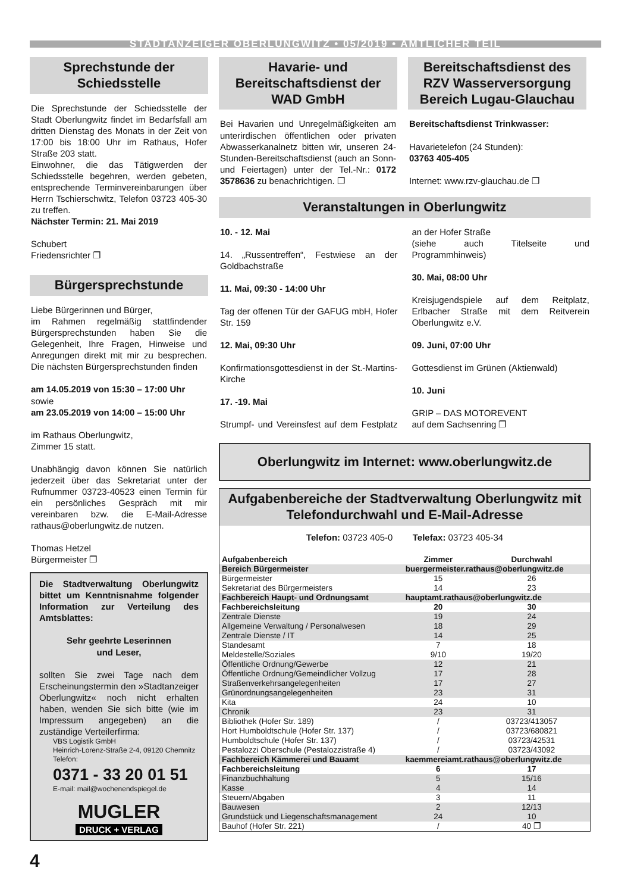STADTANZEIGER OBERLUNGWITZ • 05/2019 • AMTLICHER TEIL
Sprechstunde der Schiedsstelle
Die Sprechstunde der Schiedsstelle der Stadt Oberlungwitz findet im Bedarfsfall am dritten Dienstag des Monats in der Zeit von 17:00 bis 18:00 Uhr im Rathaus, Hofer Straße 203 statt.
Einwohner, die das Tätigwerden der Schiedsstelle begehren, werden gebeten, entsprechende Terminvereinbarungen über Herrn Tschierschwitz, Telefon 03723 405-30 zu treffen.
Nächster Termin: 21. Mai 2019
Schubert
Friedensrichter ❐
Bürgersprechstunde
Liebe Bürgerinnen und Bürger,
im Rahmen regelmäßig stattfindender Bürgersprechstunden haben Sie die Gelegenheit, Ihre Fragen, Hinweise und Anregungen direkt mit mir zu besprechen. Die nächsten Bürgersprechstunden finden
am 14.05.2019 von 15:30 – 17:00 Uhr
sowie
am 23.05.2019 von 14:00 – 15:00 Uhr
im Rathaus Oberlungwitz,
Zimmer 15 statt.
Unabhängig davon können Sie natürlich jederzeit über das Sekretariat unter der Rufnummer 03723-40523 einen Termin für ein persönliches Gespräch mit mir vereinbaren bzw. die E-Mail-Adresse rathaus@oberlungwitz.de nutzen.
Thomas Hetzel
Bürgermeister ❐
Die Stadtverwaltung Oberlungwitz bittet um Kenntnisnahme folgender Information zur Verteilung des Amtsblattes:
Sehr geehrte Leserinnen
und Leser,
sollten Sie zwei Tage nach dem Erscheinungstermin den »Stadtanzeiger Oberlungwitz« noch nicht erhalten haben, wenden Sie sich bitte (wie im Impressum angegeben) an die zuständige Verteilerfirma:
VBS Logistik GmbH
Heinrich-Lorenz-Straße 2-4, 09120 Chemnitz
Telefon:
0371 - 33 20 01 51
E-mail: mail@wochenendspiegel.de
MUGLER
DRUCK + VERLAG
Havarie- und Bereitschaftsdienst der WAD GmbH
Bei Havarien und Unregelmäßigkeiten am unterirdischen öffentlichen oder privaten Abwasserkanalnetz bitten wir, unseren 24-Stunden-Bereitschaftsdienst (auch an Sonn- und Feiertagen) unter der Tel.-Nr.: 0172 3578636 zu benachrichtigen. ❐
Bereitschaftsdienst des RZV Wasserversorgung Bereich Lugau-Glauchau
Bereitschaftsdienst Trinkwasser:
Havarietelefon (24 Stunden):
03763 405-405
Internet: www.rzv-glauchau.de ❐
Veranstaltungen in Oberlungwitz
10. - 12. Mai
14. „Russentreffen“, Festwiese an der Goldbachstraße
11. Mai, 09:30 - 14:00 Uhr
Tag der offenen Tür der GAFUG mbH, Hofer Str. 159
12. Mai, 09:30 Uhr
Konfirmationsgottesdienst in der St.-Martins-Kirche
17. -19. Mai
Strumpf- und Vereinsfest auf dem Festplatz an der Hofer Straße
(siehe auch Titelseite und Programmhinweis)
30. Mai, 08:00 Uhr
Kreisjugendspiele auf dem Reitplatz, Erlbacher Straße mit dem Reitverein Oberlungwitz e.V.
09. Juni, 07:00 Uhr
Gottesdienst im Grünen (Aktienwald)
10. Juni
GRIP – DAS MOTOREVENT
auf dem Sachsenring ❐
Oberlungwitz im Internet: www.oberlungwitz.de
Aufgabenbereiche der Stadtverwaltung Oberlungwitz mit Telefondurchwahl und E-Mail-Adresse
Telefon: 03723 405-0 Telefax: 03723 405-34
| Aufgabenbereich | Zimmer | Durchwahl |
| --- | --- | --- |
| Bereich Bürgermeister | buergermeister.rathaus@oberlungwitz.de | |
| Bürgermeister | 15 | 26 |
| Sekretariat des Bürgermeisters | 14 | 23 |
| Fachbereich Haupt- und Ordnungsamt | hauptamt.rathaus@oberlungwitz.de | |
| Fachbereichsleitung | 20 | 30 |
| Zentrale Dienste | 19 | 24 |
| Allgemeine Verwaltung / Personalwesen | 18 | 29 |
| Zentrale Dienste / IT | 14 | 25 |
| Standesamt | 7 | 18 |
| Meldestelle/Soziales | 9/10 | 19/20 |
| Öffentliche Ordnung/Gewerbe | 12 | 21 |
| Öffentliche Ordnung/Gemeindlicher Vollzug | 17 | 28 |
| Straßenverkehrsangelegenheiten | 17 | 27 |
| Grünordnungsangelegenheiten | 23 | 31 |
| Kita | 24 | 10 |
| Chronik | 23 | 31 |
| Bibliothek (Hofer Str. 189) | / | 03723/413057 |
| Hort Humboldtschule (Hofer Str. 137) | / | 03723/680821 |
| Humboldtschule (Hofer Str. 137) | / | 03723/42531 |
| Pestalozzi Oberschule (Pestalozzistraße 4) | / | 03723/43092 |
| Fachbereich Kämmerei und Bauamt | kaemmereiamt.rathaus@oberlungwitz.de | |
| Fachbereichsleitung | 6 | 17 |
| Finanzbuchhaltung | 5 | 15/16 |
| Kasse | 4 | 14 |
| Steuern/Abgaben | 3 | 11 |
| Bauwesen | 2 | 12/13 |
| Grundstück und Liegenschaftsmanagement | 24 | 10 |
| Bauhof (Hofer Str. 221) | / | 40 ❐ |
4